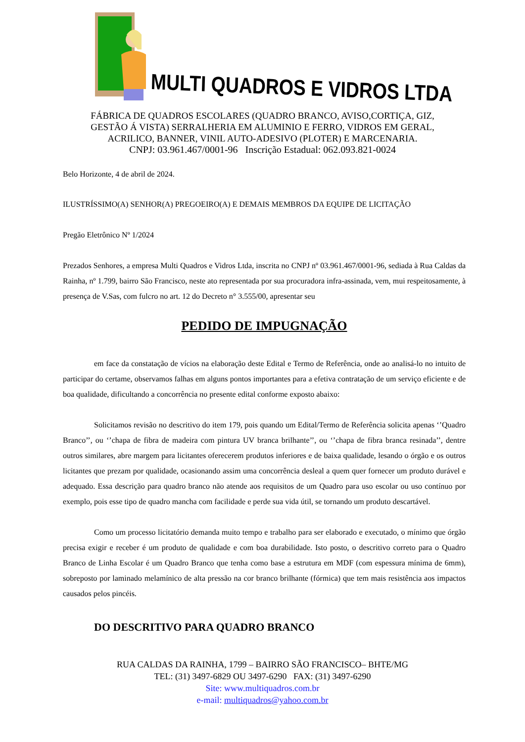MULTI QUADROS E VIDROS LTDA
FÁBRICA DE QUADROS ESCOLARES (QUADRO BRANCO, AVISO,CORTIÇA, GIZ,
GESTÃO Á VISTA) SERRALHERIA EM ALUMINIO E FERRO, VIDROS EM GERAL,
ACRILICO, BANNER, VINIL AUTO-ADESIVO (PLOTER) E MARCENARIA.
CNPJ: 03.961.467/0001-96 Inscrição Estadual: 062.093.821-0024
Belo Horizonte, 4 de abril de 2024.
ILUSTRÍSSIMO(A) SENHOR(A) PREGOEIRO(A) E DEMAIS MEMBROS DA EQUIPE DE LICITAÇÃO
Pregão Eletrônico Nº 1/2024
Prezados Senhores, a empresa Multi Quadros e Vidros Ltda, inscrita no CNPJ nº 03.961.467/0001-96, sediada à Rua Caldas da Rainha, nº 1.799, bairro São Francisco, neste ato representada por sua procuradora infra-assinada, vem, mui respeitosamente, à presença de V.Sas, com fulcro no art. 12 do Decreto n° 3.555/00, apresentar seu
PEDIDO DE IMPUGNAÇÃO
em face da constatação de vícios na elaboração deste Edital e Termo de Referência, onde ao analisá-lo no intuito de participar do certame, observamos falhas em alguns pontos importantes para a efetiva contratação de um serviço eficiente e de boa qualidade, dificultando a concorrência no presente edital conforme exposto abaixo:
Solicitamos revisão no descritivo do item 179, pois quando um Edital/Termo de Referência solicita apenas ‘’Quadro Branco’’, ou ‘’chapa de fibra de madeira com pintura UV branca brilhante’’, ou ‘’chapa de fibra branca resinada’’, dentre outros similares, abre margem para licitantes oferecerem produtos inferiores e de baixa qualidade, lesando o órgão e os outros licitantes que prezam por qualidade, ocasionando assim uma concorrência desleal a quem quer fornecer um produto durável e adequado. Essa descrição para quadro branco não atende aos requisitos de um Quadro para uso escolar ou uso contínuo por exemplo, pois esse tipo de quadro mancha com facilidade e perde sua vida útil, se tornando um produto descartável.
Como um processo licitatório demanda muito tempo e trabalho para ser elaborado e executado, o mínimo que órgão precisa exigir e receber é um produto de qualidade e com boa durabilidade. Isto posto, o descritivo correto para o Quadro Branco de Linha Escolar é um Quadro Branco que tenha como base a estrutura em MDF (com espessura mínima de 6mm), sobreposto por laminado melamínico de alta pressão na cor branco brilhante (fórmica) que tem mais resistência aos impactos causados pelos pincéis.
DO DESCRITIVO PARA QUADRO BRANCO
RUA CALDAS DA RAINHA, 1799 – BAIRRO SÃO FRANCISCO– BHTE/MG
TEL: (31) 3497-6829 OU 3497-6290 FAX: (31) 3497-6290
Site: www.multiquadros.com.br
e-mail: multiquadros@yahoo.com.br